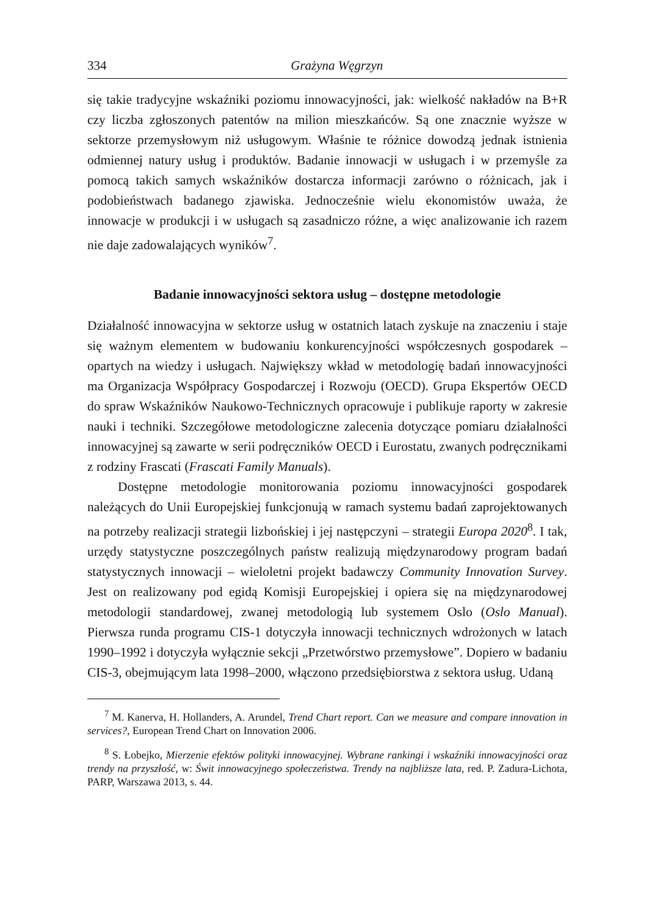334 Grażyna Węgrzyn
się takie tradycyjne wskaźniki poziomu innowacyjności, jak: wielkość nakładów na B+R czy liczba zgłoszonych patentów na milion mieszkańców. Są one znacznie wyższe w sektorze przemysłowym niż usługowym. Właśnie te różnice dowodzą jednak istnienia odmiennej natury usług i produktów. Badanie innowacji w usługach i w przemyśle za pomocą takich samych wskaźników dostarcza informacji zarówno o różnicach, jak i podobieństwach badanego zjawiska. Jednocześnie wielu ekonomistów uważa, że innowacje w produkcji i w usługach są zasadniczo różne, a więc analizowanie ich razem nie daje zadowalających wyników<sup>7</sup>.
Badanie innowacyjności sektora usług – dostępne metodologie
Działalność innowacyjna w sektorze usług w ostatnich latach zyskuje na znaczeniu i staje się ważnym elementem w budowaniu konkurencyjności współczesnych gospodarek – opartych na wiedzy i usługach. Największy wkład w metodologię badań innowacyjności ma Organizacja Współpracy Gospodarczej i Rozwoju (OECD). Grupa Ekspertów OECD do spraw Wskaźników Naukowo-Technicznych opracowuje i publikuje raporty w zakresie nauki i techniki. Szczegółowe metodologiczne zalecenia dotyczące pomiaru działalności innowacyjnej są zawarte w serii podręczników OECD i Eurostatu, zwanych podręcznikami z rodziny Frascati (Frascati Family Manuals).
Dostępne metodologie monitorowania poziomu innowacyjności gospodarek należących do Unii Europejskiej funkcjonują w ramach systemu badań zaprojektowanych na potrzeby realizacji strategii lizbońskiej i jej następczyni – strategii Europa 2020<sup>8</sup>. I tak, urzędy statystyczne poszczególnych państw realizują międzynarodowy program badań statystycznych innowacji – wieloletni projekt badawczy Community Innovation Survey. Jest on realizowany pod egidą Komisji Europejskiej i opiera się na międzynarodowej metodologii standardowej, zwanej metodologią lub systemem Oslo (Oslo Manual). Pierwsza runda programu CIS-1 dotyczyła innowacji technicznych wdrożonych w latach 1990–1992 i dotyczyła wyłącznie sekcji „Przetwórstwo przemysłowe”. Dopiero w badaniu CIS-3, obejmującym lata 1998–2000, włączono przedsiębiorstwa z sektora usług. Udaną
<sup>7</sup> M. Kanerva, H. Hollanders, A. Arundel, Trend Chart report. Can we measure and compare innovation in services?, European Trend Chart on Innovation 2006.
<sup>8</sup> S. Łobejko, Mierzenie efektów polityki innowacyjnej. Wybrane rankingi i wskaźniki innowacyjności oraz trendy na przyszłość, w: Świt innowacyjnego społeczeństwa. Trendy na najbliższe lata, red. P. Zadura-Lichota, PARP, Warszawa 2013, s. 44.